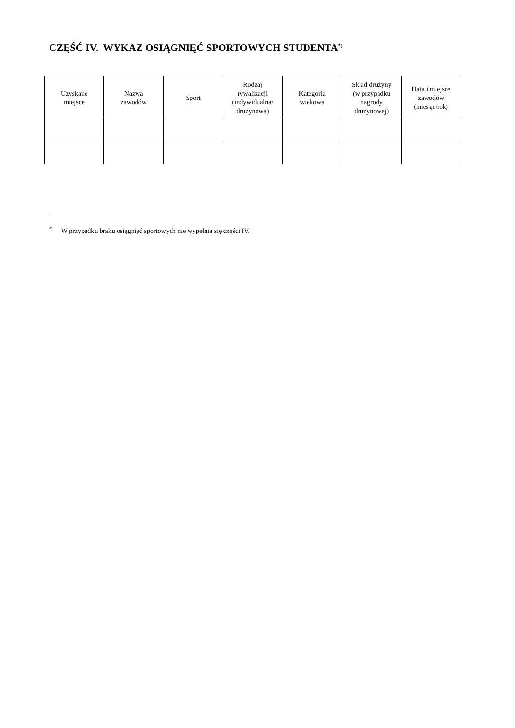CZĘŚĆ IV. WYKAZ OSIĄGNIĘĆ SPORTOWYCH STUDENTA<sup>*)</sup>
| Uzyskane miejsce | Nazwa zawodów | Sport | Rodzaj rywalizacji (indywidualna/ drużynowa) | Kategoria wiekowa | Skład drużyny (w przypadku nagrody drużynowej) | Data i miejsce zawodów (miesiąc/rok) |
| --- | --- | --- | --- | --- | --- | --- |
<sup>*)</sup> W przypadku braku osiągnięć sportowych nie wypełnia się części IV.